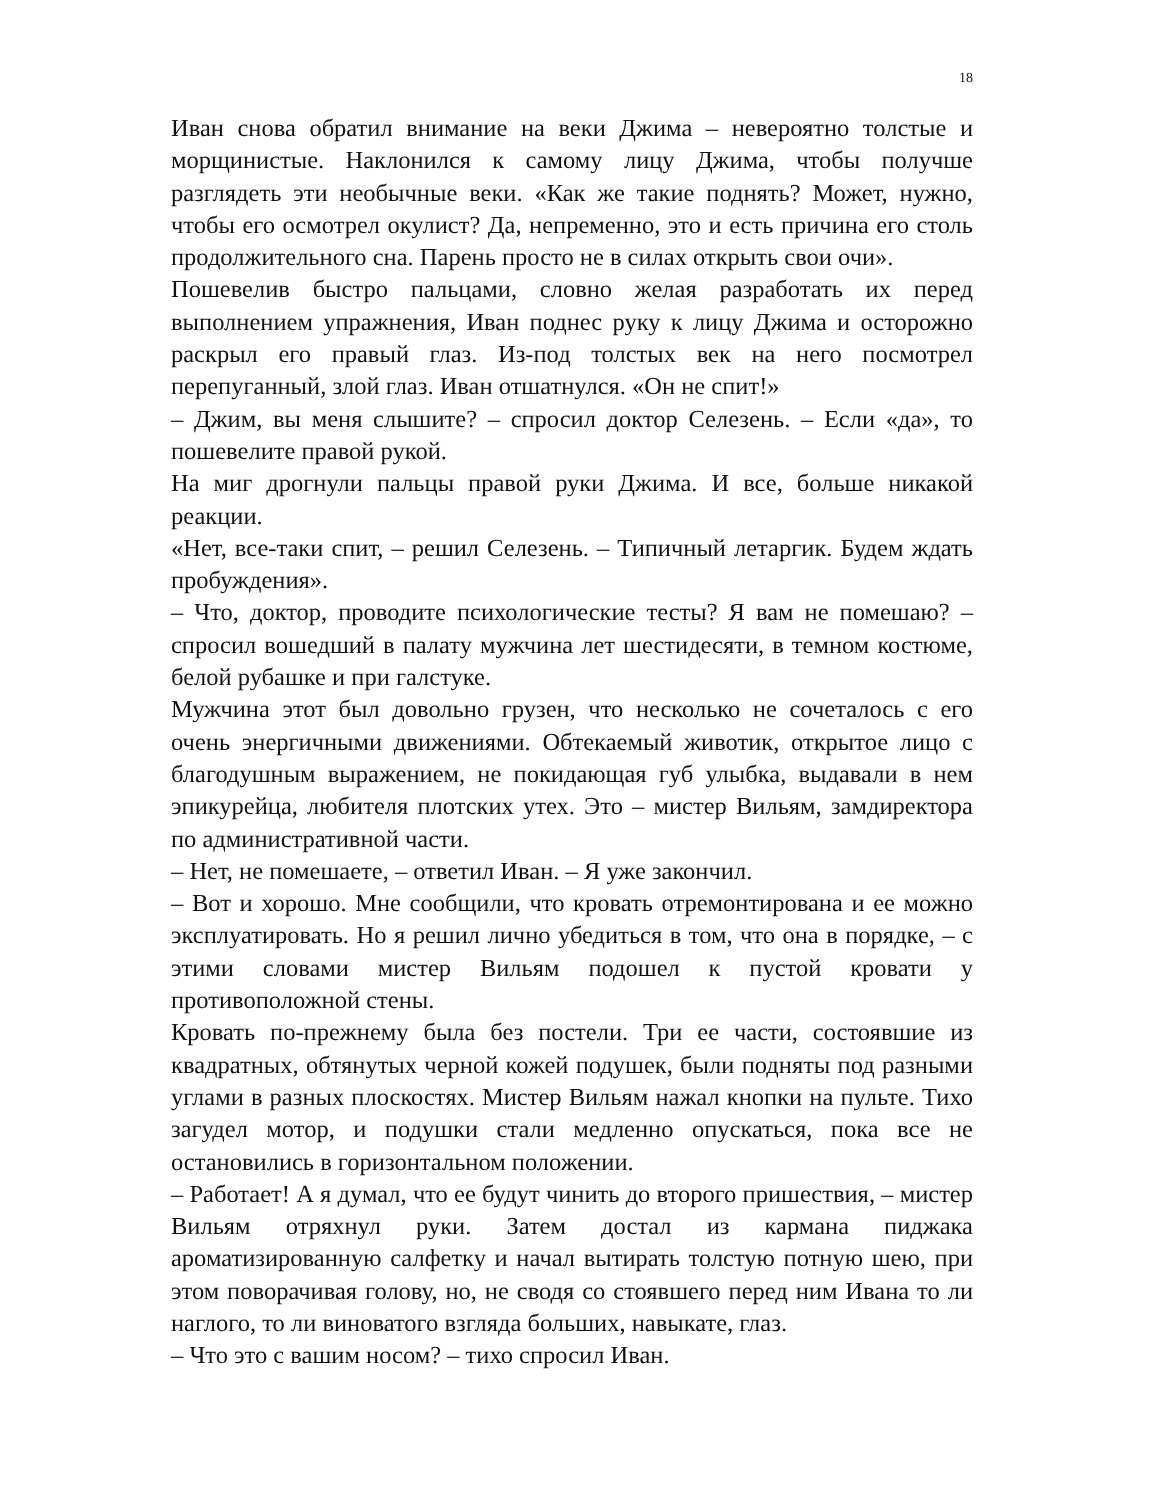18
Иван снова обратил внимание на веки Джима – невероятно толстые и морщинистые. Наклонился к самому лицу Джима, чтобы получше разглядеть эти необычные веки. «Как же такие поднять? Может, нужно, чтобы его осмотрел окулист? Да, непременно, это и есть причина его столь продолжительного сна. Парень просто не в силах открыть свои очи».
Пошевелив быстро пальцами, словно желая разработать их перед выполнением упражнения, Иван поднес руку к лицу Джима и осторожно раскрыл его правый глаз. Из-под толстых век на него посмотрел перепуганный, злой глаз. Иван отшатнулся. «Он не спит!»
– Джим, вы меня слышите? – спросил доктор Селезень. – Если «да», то пошевелите правой рукой.
На миг дрогнули пальцы правой руки Джима. И все, больше никакой реакции.
«Нет, все-таки спит, – решил Селезень. – Типичный летаргик. Будем ждать пробуждения».
– Что, доктор, проводите психологические тесты? Я вам не помешаю? – спросил вошедший в палату мужчина лет шестидесяти, в темном костюме, белой рубашке и при галстуке.
Мужчина этот был довольно грузен, что несколько не сочеталось с его очень энергичными движениями. Обтекаемый животик, открытое лицо с благодушным выражением, не покидающая губ улыбка, выдавали в нем эпикурейца, любителя плотских утех. Это – мистер Вильям, замдиректора по административной части.
– Нет, не помешаете, – ответил Иван. – Я уже закончил.
– Вот и хорошо. Мне сообщили, что кровать отремонтирована и ее можно эксплуатировать. Но я решил лично убедиться в том, что она в порядке, – с этими словами мистер Вильям подошел к пустой кровати у противоположной стены.
Кровать по-прежнему была без постели. Три ее части, состоявшие из квадратных, обтянутых черной кожей подушек, были подняты под разными углами в разных плоскостях. Мистер Вильям нажал кнопки на пульте. Тихо загудел мотор, и подушки стали медленно опускаться, пока все не остановились в горизонтальном положении.
– Работает! А я думал, что ее будут чинить до второго пришествия, – мистер Вильям отряхнул руки. Затем достал из кармана пиджака ароматизированную салфетку и начал вытирать толстую потную шею, при этом поворачивая голову, но, не сводя со стоявшего перед ним Ивана то ли наглого, то ли виноватого взгляда больших, навыкате, глаз.
– Что это с вашим носом? – тихо спросил Иван.